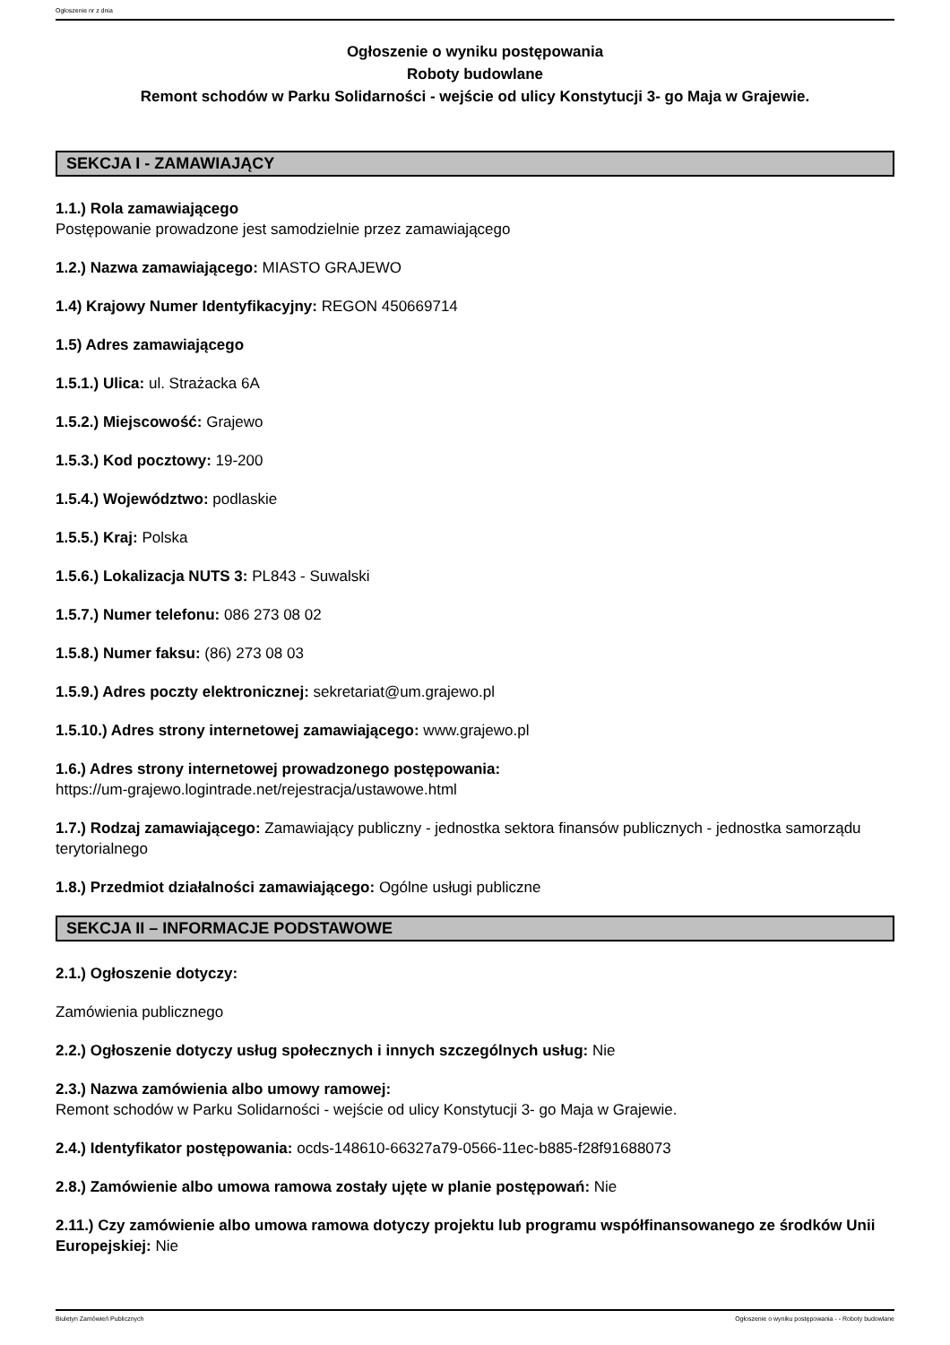Ogłoszenie nr z dnia
Ogłoszenie o wyniku postępowania
Roboty budowlane
Remont schodów w Parku Solidarności - wejście od ulicy Konstytucji 3- go Maja w Grajewie.
SEKCJA I - ZAMAWIAJĄCY
1.1.) Rola zamawiającego
Postępowanie prowadzone jest samodzielnie przez zamawiającego
1.2.) Nazwa zamawiającego: MIASTO GRAJEWO
1.4) Krajowy Numer Identyfikacyjny: REGON 450669714
1.5) Adres zamawiającego
1.5.1.) Ulica: ul. Strażacka 6A
1.5.2.) Miejscowość: Grajewo
1.5.3.) Kod pocztowy: 19-200
1.5.4.) Województwo: podlaskie
1.5.5.) Kraj: Polska
1.5.6.) Lokalizacja NUTS 3: PL843 - Suwalski
1.5.7.) Numer telefonu: 086 273 08 02
1.5.8.) Numer faksu: (86) 273 08 03
1.5.9.) Adres poczty elektronicznej: sekretariat@um.grajewo.pl
1.5.10.) Adres strony internetowej zamawiającego: www.grajewo.pl
1.6.) Adres strony internetowej prowadzonego postępowania:
https://um-grajewo.logintrade.net/rejestracja/ustawowe.html
1.7.) Rodzaj zamawiającego: Zamawiający publiczny - jednostka sektora finansów publicznych - jednostka samorządu terytorialnego
1.8.) Przedmiot działalności zamawiającego: Ogólne usługi publiczne
SEKCJA II – INFORMACJE PODSTAWOWE
2.1.) Ogłoszenie dotyczy:
Zamówienia publicznego
2.2.) Ogłoszenie dotyczy usług społecznych i innych szczególnych usług: Nie
2.3.) Nazwa zamówienia albo umowy ramowej:
Remont schodów w Parku Solidarności - wejście od ulicy Konstytucji 3- go Maja w Grajewie.
2.4.) Identyfikator postępowania: ocds-148610-66327a79-0566-11ec-b885-f28f91688073
2.8.) Zamówienie albo umowa ramowa zostały ujęte w planie postępowań: Nie
2.11.) Czy zamówienie albo umowa ramowa dotyczy projektu lub programu współfinansowanego ze środków Unii Europejskiej: Nie
Biuletyn Zamówień Publicznych Ogłoszenie o wyniku postępowania - - Roboty budowlane